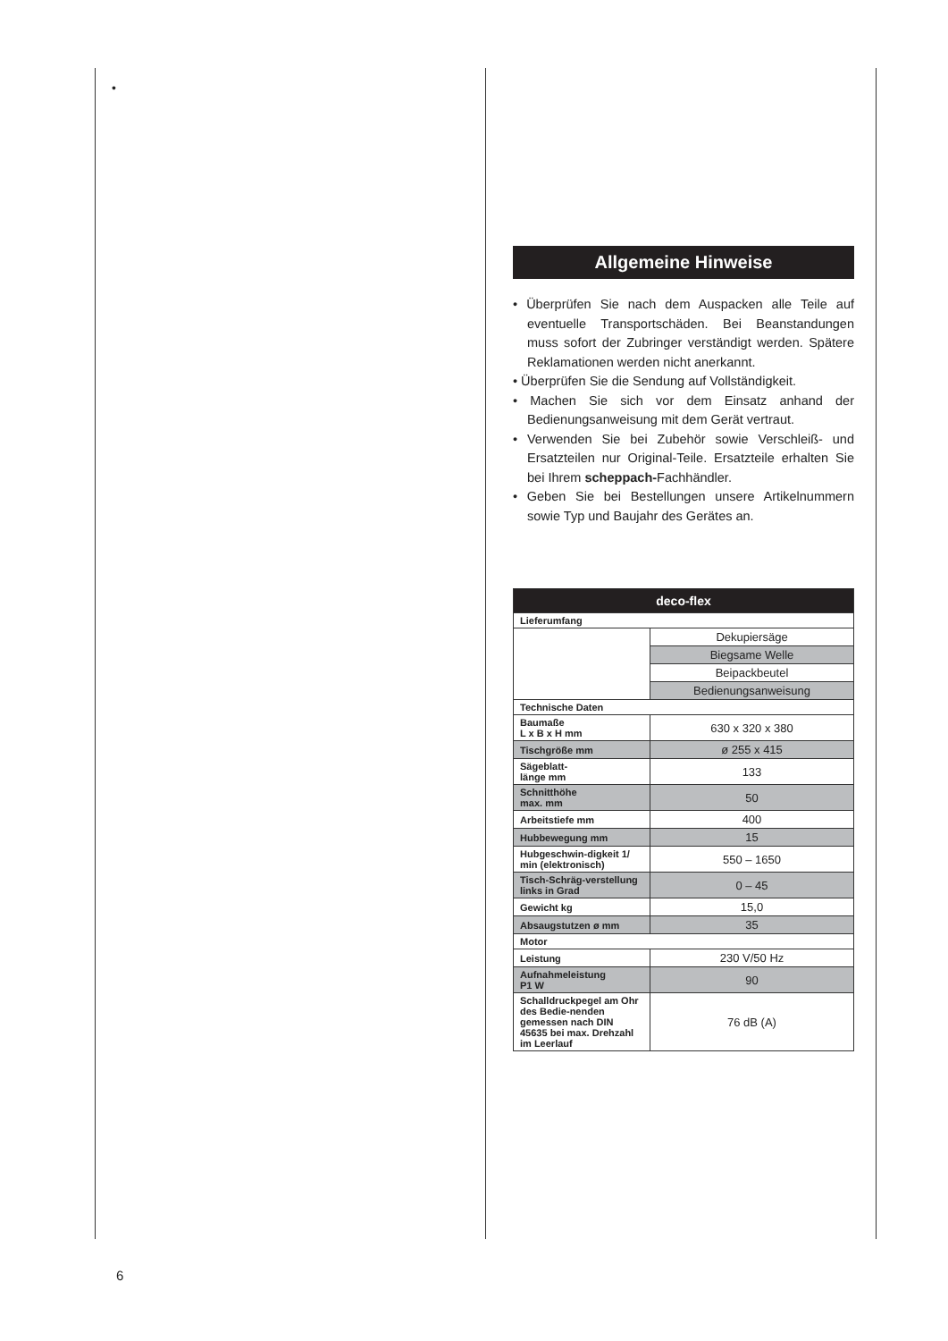•
Allgemeine Hinweise
• Überprüfen Sie nach dem Auspacken alle Teile auf eventuelle Transportschäden. Bei Beanstandungen muss sofort der Zubringer verständigt werden. Spätere Reklamationen werden nicht anerkannt.
• Überprüfen Sie die Sendung auf Vollständigkeit.
• Machen Sie sich vor dem Einsatz anhand der Bedienungsanweisung mit dem Gerät vertraut.
• Verwenden Sie bei Zubehör sowie Verschleiß- und Ersatzteilen nur Original-Teile. Ersatzteile erhalten Sie bei Ihrem scheppach-Fachhändler.
• Geben Sie bei Bestellungen unsere Artikelnummern sowie Typ und Baujahr des Gerätes an.
| deco-flex | |
| --- | --- |
| Lieferumfang | |
| | Dekupiersäge |
| | Biegsame Welle |
| | Beipackbeutel |
| | Bedienungsanweisung |
| Technische Daten | |
| Baumaße L x B x H mm | 630 x 320 x 380 |
| Tischgröße mm | ø 255 x 415 |
| Sägeblatt- länge mm | 133 |
| Schnitthöhe max. mm | 50 |
| Arbeitstiefe mm | 400 |
| Hubbewegung mm | 15 |
| Hubgeschwin-digkeit 1/ min (elektronisch) | 550 – 1650 |
| Tisch-Schräg-verstellung links in Grad | 0 – 45 |
| Gewicht kg | 15,0 |
| Absaugstutzen ø mm | 35 |
| Motor | |
| Leistung | 230 V/50 Hz |
| Aufnahmeleistung P1 W | 90 |
| Schalldruckpegel am Ohr des Bedie-nenden gemessen nach DIN 45635 bei max. Drehzahl im Leerlauf | 76 dB (A) |
6